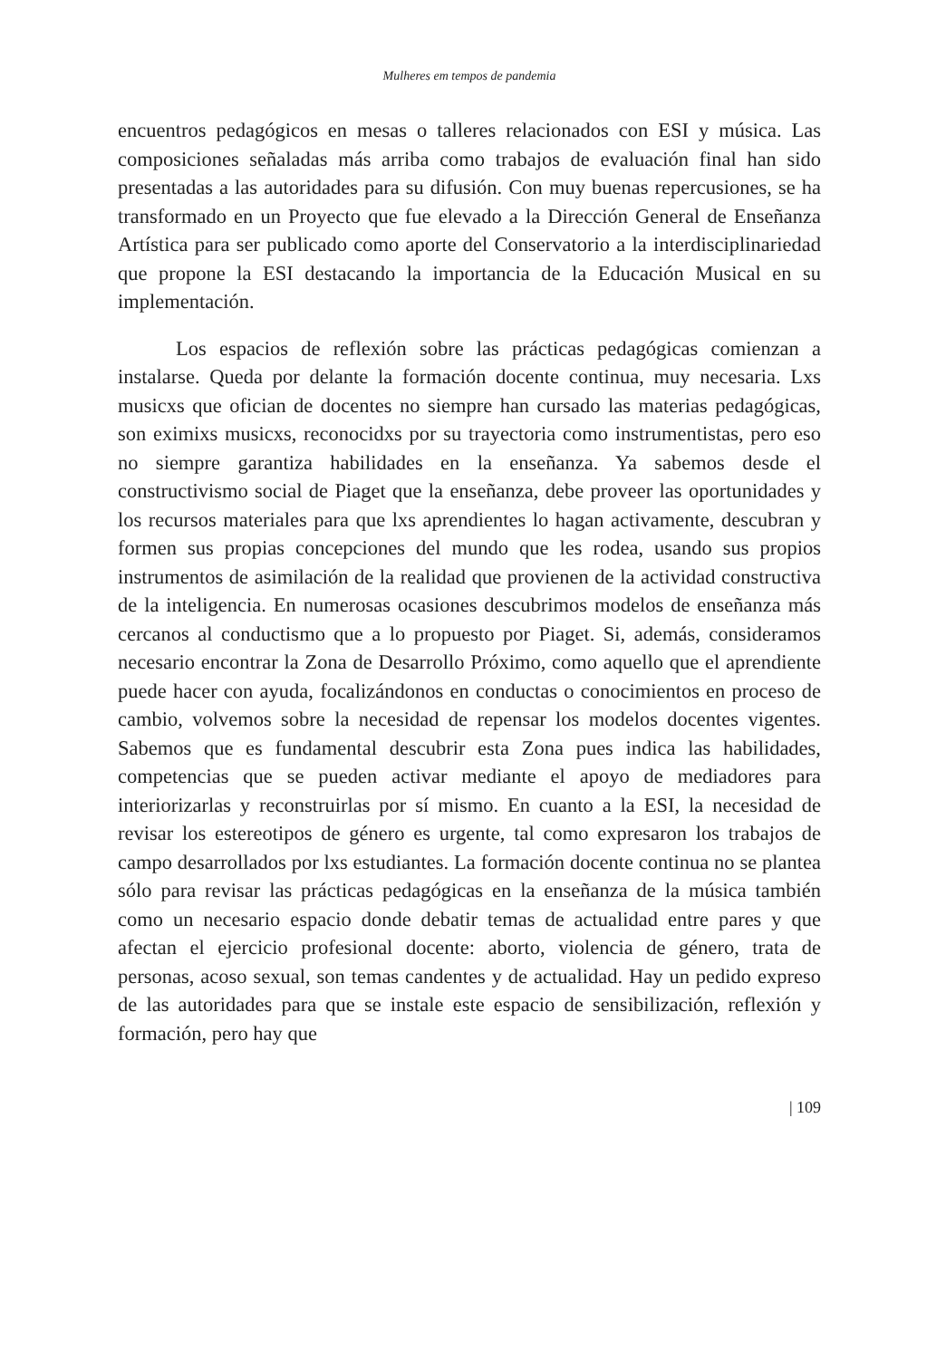Mulheres em tempos de pandemia
encuentros pedagógicos en mesas o talleres relacionados con ESI y música. Las composiciones señaladas más arriba como trabajos de evaluación final han sido presentadas a las autoridades para su difusión. Con muy buenas repercusiones, se ha transformado en un Proyecto que fue elevado a la Dirección General de Enseñanza Artística para ser publicado como aporte del Conservatorio a la interdisciplinariedad que propone la ESI destacando la importancia de la Educación Musical en su implementación.
Los espacios de reflexión sobre las prácticas pedagógicas comienzan a instalarse. Queda por delante la formación docente continua, muy necesaria. Lxs musicxs que ofician de docentes no siempre han cursado las materias pedagógicas, son eximixs musicxs, reconocidxs por su trayectoria como instrumentistas, pero eso no siempre garantiza habilidades en la enseñanza. Ya sabemos desde el constructivismo social de Piaget que la enseñanza, debe proveer las oportunidades y los recursos materiales para que lxs aprendientes lo hagan activamente, descubran y formen sus propias concepciones del mundo que les rodea, usando sus propios instrumentos de asimilación de la realidad que provienen de la actividad constructiva de la inteligencia. En numerosas ocasiones descubrimos modelos de enseñanza más cercanos al conductismo que a lo propuesto por Piaget. Si, además, consideramos necesario encontrar la Zona de Desarrollo Próximo, como aquello que el aprendiente puede hacer con ayuda, focalizándonos en conductas o conocimientos en proceso de cambio, volvemos sobre la necesidad de repensar los modelos docentes vigentes. Sabemos que es fundamental descubrir esta Zona pues indica las habilidades, competencias que se pueden activar mediante el apoyo de mediadores para interiorizarlas y reconstruirlas por sí mismo. En cuanto a la ESI, la necesidad de revisar los estereotipos de género es urgente, tal como expresaron los trabajos de campo desarrollados por lxs estudiantes. La formación docente continua no se plantea sólo para revisar las prácticas pedagógicas en la enseñanza de la música también como un necesario espacio donde debatir temas de actualidad entre pares y que afectan el ejercicio profesional docente: aborto, violencia de género, trata de personas, acoso sexual, son temas candentes y de actualidad. Hay un pedido expreso de las autoridades para que se instale este espacio de sensibilización, reflexión y formación, pero hay que
| 109